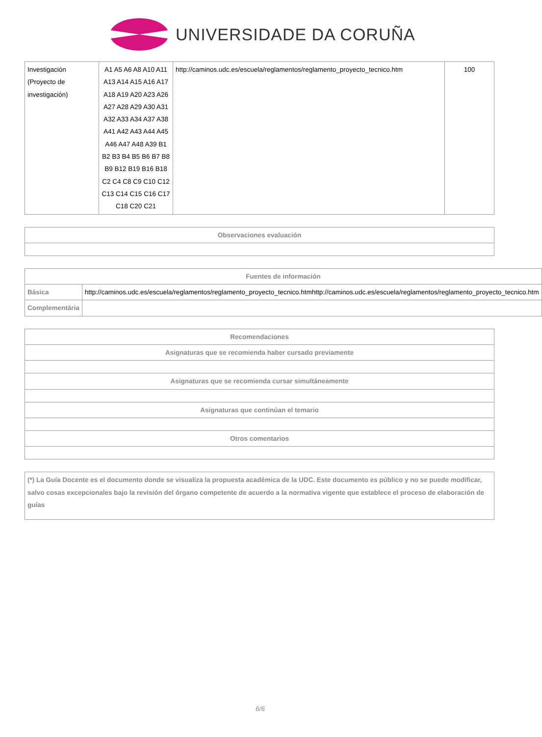UNIVERSIDADE DA CORUÑA
| Investigación (Proyecto de investigación) | A1 A5 A6 A8 A10 A11 A13 A14 A15 A16 A17 A18 A19 A20 A23 A26 A27 A28 A29 A30 A31 A32 A33 A34 A37 A38 A41 A42 A43 A44 A45 A46 A47 A48 A39 B1 B2 B3 B4 B5 B6 B7 B8 B9 B12 B19 B16 B18 C2 C4 C8 C9 C10 C12 C13 C14 C15 C16 C17 C18 C20 C21 | http://caminos.udc.es/escuela/reglamentos/reglamento_proyecto_tecnico.htm | 100 |
| Observaciones evaluación |
| --- |
| Fuentes de información | |
| --- | --- |
| Básica | http://caminos.udc.es/escuela/reglamentos/reglamento_proyecto_tecnico.htmhttp://caminos.udc.es/escuela/reglamentos/reglamento_proyecto_tecnico.htm |
| Complementária | |
| Recomendaciones |
| --- |
| Asignaturas que se recomienda haber cursado previamente |
| Asignaturas que se recomienda cursar simultáneamente |
| Asignaturas que continúan el temario |
| Otros comentarios |
| (*) La Guía Docente es el documento donde se visualiza la propuesta académica de la UDC. Este documento es público y no se puede modificar, salvo cosas excepcionales bajo la revisión del órgano competente de acuerdo a la normativa vigente que establece el proceso de elaboración de guías |
6/6